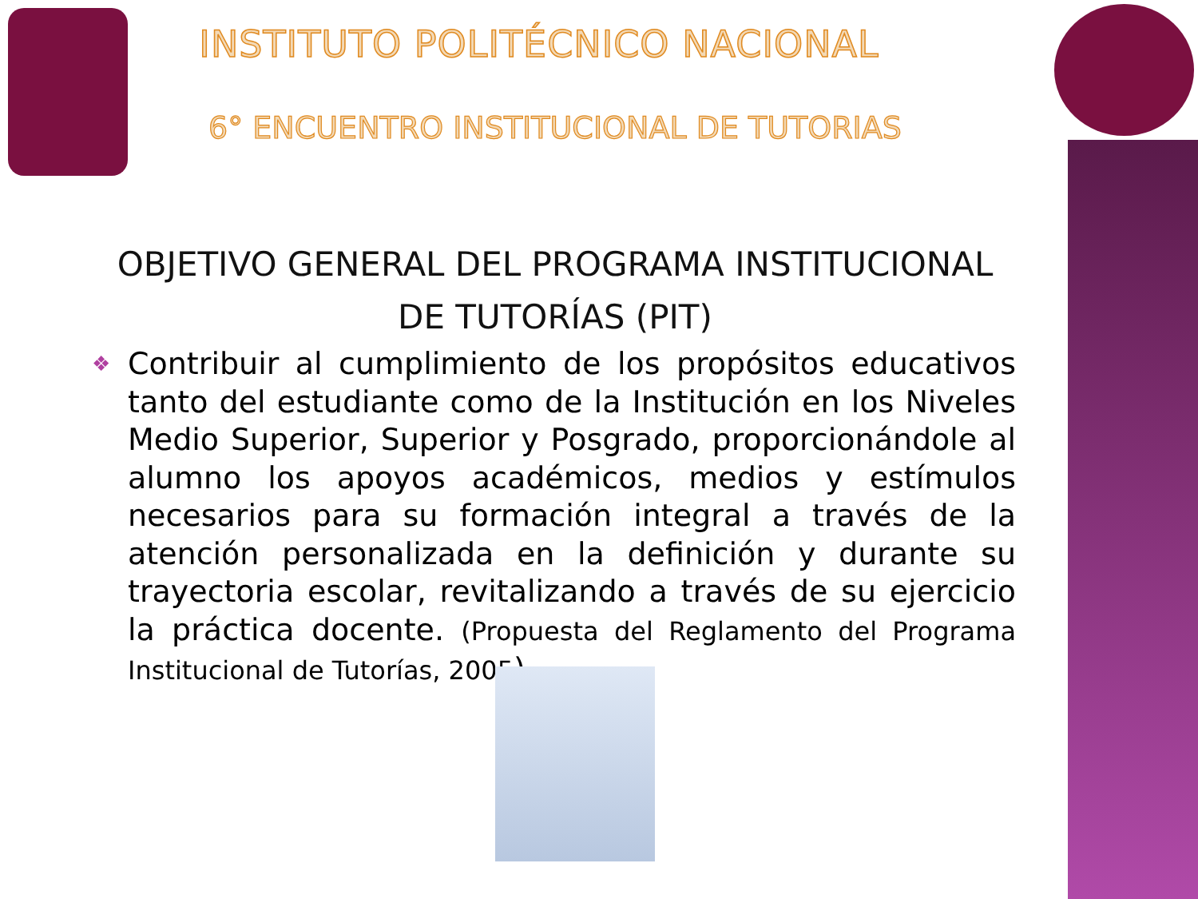INSTITUTO POLITÉCNICO NACIONAL
6° ENCUENTRO INSTITUCIONAL DE TUTORIAS
OBJETIVO GENERAL DEL PROGRAMA INSTITUCIONAL
DE TUTORÍAS (PIT)
❖
Contribuir al cumplimiento de los propósitos educativos tanto del estudiante como de la Institución en los Niveles Medio Superior, Superior y Posgrado, proporcionándole al alumno los apoyos académicos, medios y estímulos necesarios para su formación integral a través de la atención personalizada en la definición y durante su trayectoria escolar, revitalizando a través de su ejercicio la práctica docente. (Propuesta del Reglamento del Programa Institucional de Tutorías, 2005).